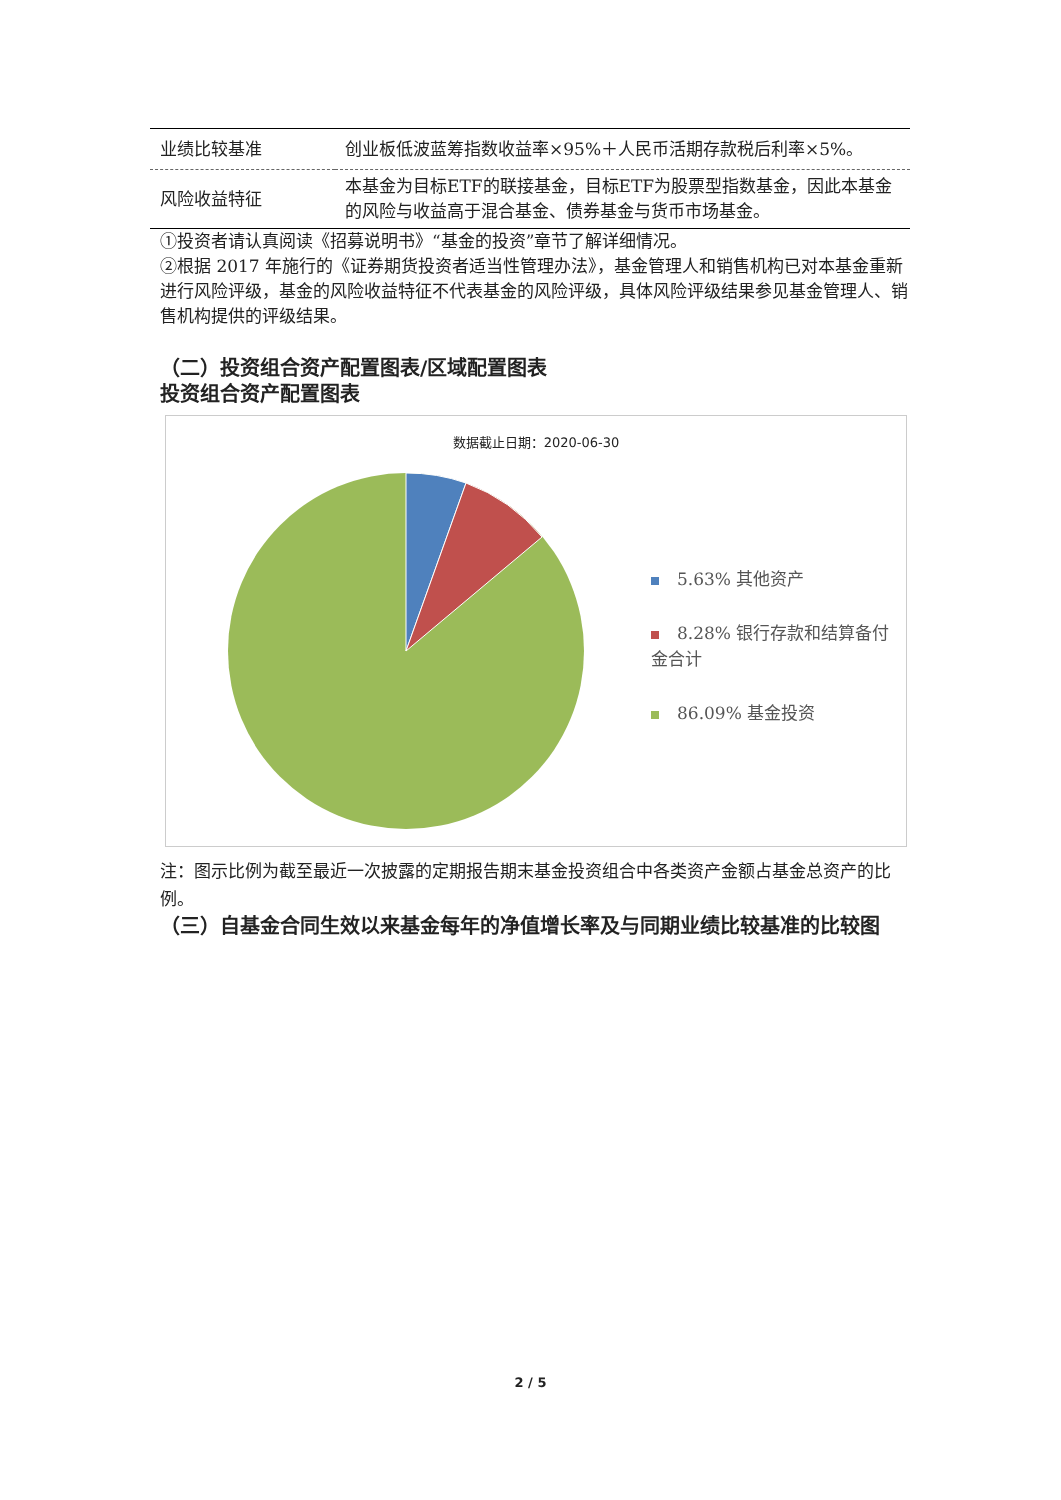| 业绩比较基准 | 创业板低波蓝筹指数收益率×95%＋人民币活期存款税后利率×5%。 |
| 风险收益特征 | 本基金为目标ETF的联接基金，目标ETF为股票型指数基金，因此本基金的风险与收益高于混合基金、债券基金与货币市场基金。 |
①投资者请认真阅读《招募说明书》“基金的投资”章节了解详细情况。
②根据 2017 年施行的《证券期货投资者适当性管理办法》，基金管理人和销售机构已对本基金重新进行风险评级，基金的风险收益特征不代表基金的风险评级，具体风险评级结果参见基金管理人、销售机构提供的评级结果。
（二）投资组合资产配置图表/区域配置图表
投资组合资产配置图表
数据截止日期：2020-06-30
5.63% 其他资产
8.28% 银行存款和结算备付金合计
86.09% 基金投资
注：图示比例为截至最近一次披露的定期报告期末基金投资组合中各类资产金额占基金总资产的比例。
（三）自基金合同生效以来基金每年的净值增长率及与同期业绩比较基准的比较图
2 / 5